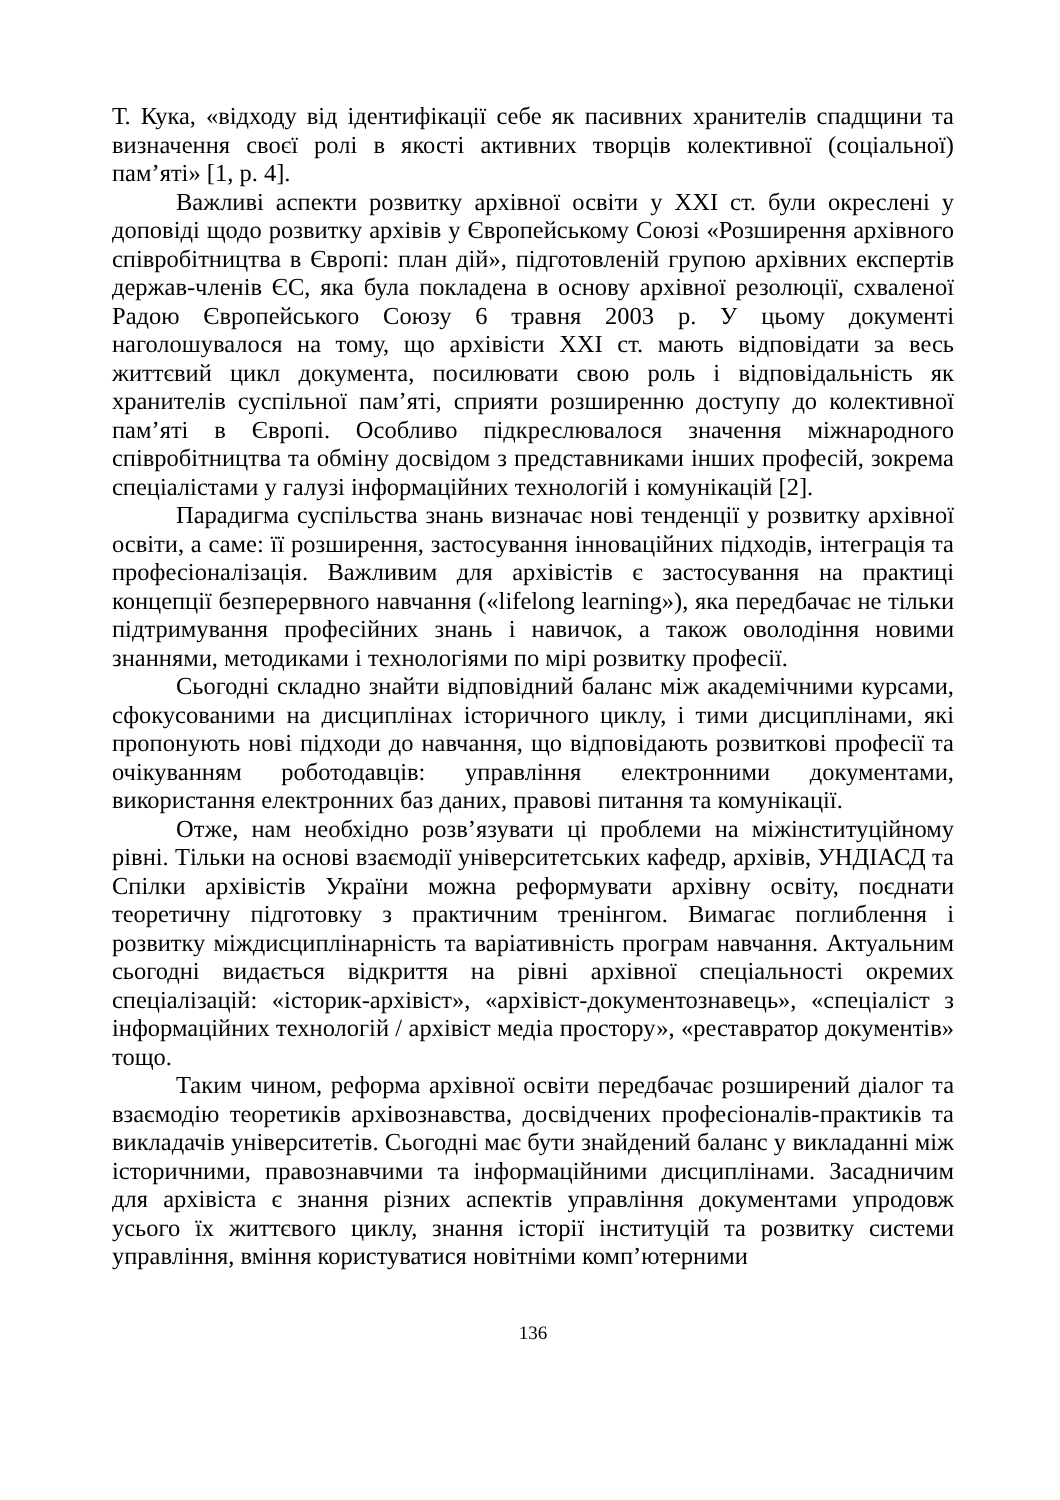Т. Кука, «відходу від ідентифікації себе як пасивних хранителів спадщини та визначення своєї ролі в якості активних творців колективної (соціальної) пам’яті» [1, p. 4].
Важливі аспекти розвитку архівної освіти у XXI ст. були окреслені у доповіді щодо розвитку архівів у Європейському Союзі «Розширення архівного співробітництва в Європі: план дій», підготовленій групою архівних експертів держав-членів ЄС, яка була покладена в основу архівної резолюції, схваленої Радою Європейського Союзу 6 травня 2003 р. У цьому документі наголошувалося на тому, що архівісти XXI ст. мають відповідати за весь життєвий цикл документа, посилювати свою роль і відповідальність як хранителів суспільної пам’яті, сприяти розширенню доступу до колективної пам’яті в Європі. Особливо підкреслювалося значення міжнародного співробітництва та обміну досвідом з представниками інших професій, зокрема спеціалістами у галузі інформаційних технологій і комунікацій [2].
Парадигма суспільства знань визначає нові тенденції у розвитку архівної освіти, а саме: її розширення, застосування інноваційних підходів, інтеграція та професіоналізація. Важливим для архівістів є застосування на практиці концепції безперервного навчання («lifelong learning»), яка передбачає не тільки підтримування професійних знань і навичок, а також оволодіння новими знаннями, методиками і технологіями по мірі розвитку професії.
Сьогодні складно знайти відповідний баланс між академічними курсами, сфокусованими на дисциплінах історичного циклу, і тими дисциплінами, які пропонують нові підходи до навчання, що відповідають розвиткові професії та очікуванням роботодавців: управління електронними документами, використання електронних баз даних, правові питання та комунікації.
Отже, нам необхідно розв’язувати ці проблеми на міжінституційному рівні. Тільки на основі взаємодії університетських кафедр, архівів, УНДІАСД та Спілки архівістів України можна реформувати архівну освіту, поєднати теоретичну підготовку з практичним тренінгом. Вимагає поглиблення і розвитку міждисциплінарність та варіативність програм навчання. Актуальним сьогодні видається відкриття на рівні архівної спеціальності окремих спеціалізацій: «історик-архівіст», «архівіст-документознавець», «спеціаліст з інформаційних технологій / архівіст медіа простору», «реставратор документів» тощо.
Таким чином, реформа архівної освіти передбачає розширений діалог та взаємодію теоретиків архівознавства, досвідчених професіоналів-практиків та викладачів університетів. Сьогодні має бути знайдений баланс у викладанні між історичними, правознавчими та інформаційними дисциплінами. Засадничим для архівіста є знання різних аспектів управління документами упродовж усього їх життєвого циклу, знання історії інституцій та розвитку системи управління, вміння користуватися новітніми комп’ютерними
136